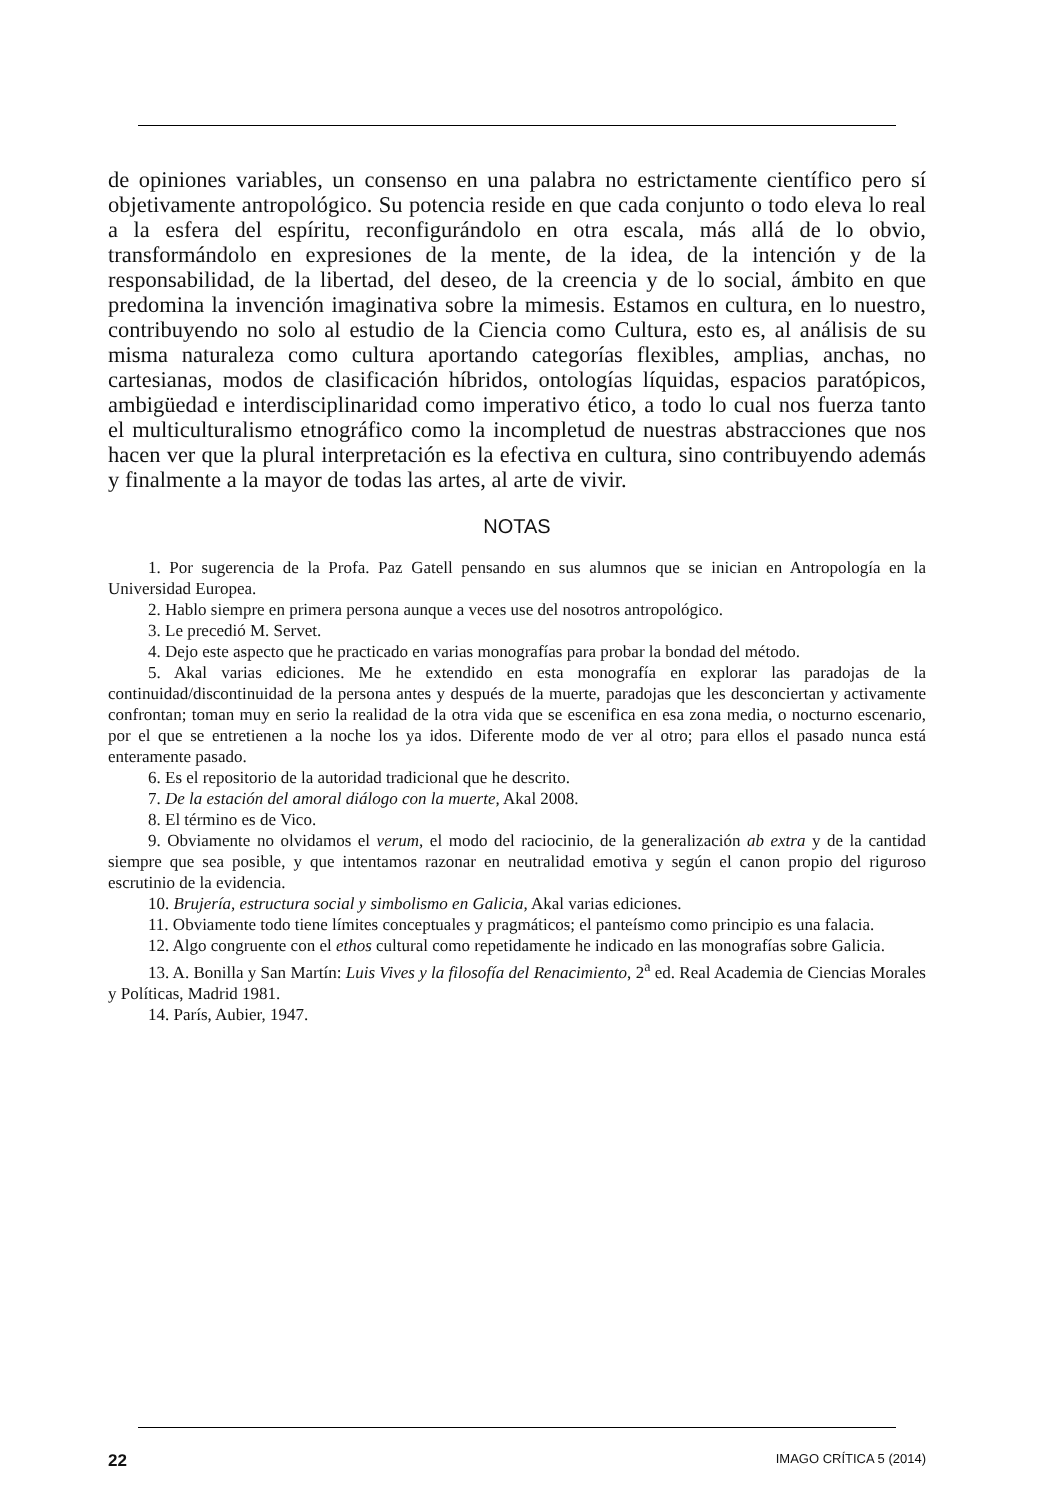de opiniones variables, un consenso en una palabra no estrictamente científico pero sí objetivamente antropológico. Su potencia reside en que cada conjunto o todo eleva lo real a la esfera del espíritu, reconfigurándolo en otra escala, más allá de lo obvio, transformándolo en expresiones de la mente, de la idea, de la intención y de la responsabilidad, de la libertad, del deseo, de la creencia y de lo social, ámbito en que predomina la invención imaginativa sobre la mimesis. Estamos en cultura, en lo nuestro, contribuyendo no solo al estudio de la Ciencia como Cultura, esto es, al análisis de su misma naturaleza como cultura aportando categorías flexibles, amplias, anchas, no cartesianas, modos de clasificación híbridos, ontologías líquidas, espacios paratópicos, ambigüedad e interdisciplinaridad como imperativo ético, a todo lo cual nos fuerza tanto el multiculturalismo etnográfico como la incompletud de nuestras abstracciones que nos hacen ver que la plural interpretación es la efectiva en cultura, sino contribuyendo además y finalmente a la mayor de todas las artes, al arte de vivir.
NOTAS
1. Por sugerencia de la Profa. Paz Gatell pensando en sus alumnos que se inician en Antropología en la Universidad Europea.
2. Hablo siempre en primera persona aunque a veces use del nosotros antropológico.
3. Le precedió M. Servet.
4. Dejo este aspecto que he practicado en varias monografías para probar la bondad del método.
5. Akal varias ediciones. Me he extendido en esta monografía en explorar las paradojas de la continuidad/discontinuidad de la persona antes y después de la muerte, paradojas que les desconciertan y activamente confrontan; toman muy en serio la realidad de la otra vida que se escenifica en esa zona media, o nocturno escenario, por el que se entretienen a la noche los ya idos. Diferente modo de ver al otro; para ellos el pasado nunca está enteramente pasado.
6. Es el repositorio de la autoridad tradicional que he descrito.
7. De la estación del amoral diálogo con la muerte, Akal 2008.
8. El término es de Vico.
9. Obviamente no olvidamos el verum, el modo del raciocinio, de la generalización ab extra y de la cantidad siempre que sea posible, y que intentamos razonar en neutralidad emotiva y según el canon propio del riguroso escrutinio de la evidencia.
10. Brujería, estructura social y simbolismo en Galicia, Akal varias ediciones.
11. Obviamente todo tiene límites conceptuales y pragmáticos; el panteísmo como principio es una falacia.
12. Algo congruente con el ethos cultural como repetidamente he indicado en las monografías sobre Galicia.
13. A. Bonilla y San Martín: Luis Vives y la filosofía del Renacimiento, 2<sup>a</sup> ed. Real Academia de Ciencias Morales y Políticas, Madrid 1981.
14. París, Aubier, 1947.
22 IMAGO CRÍTICA 5 (2014)